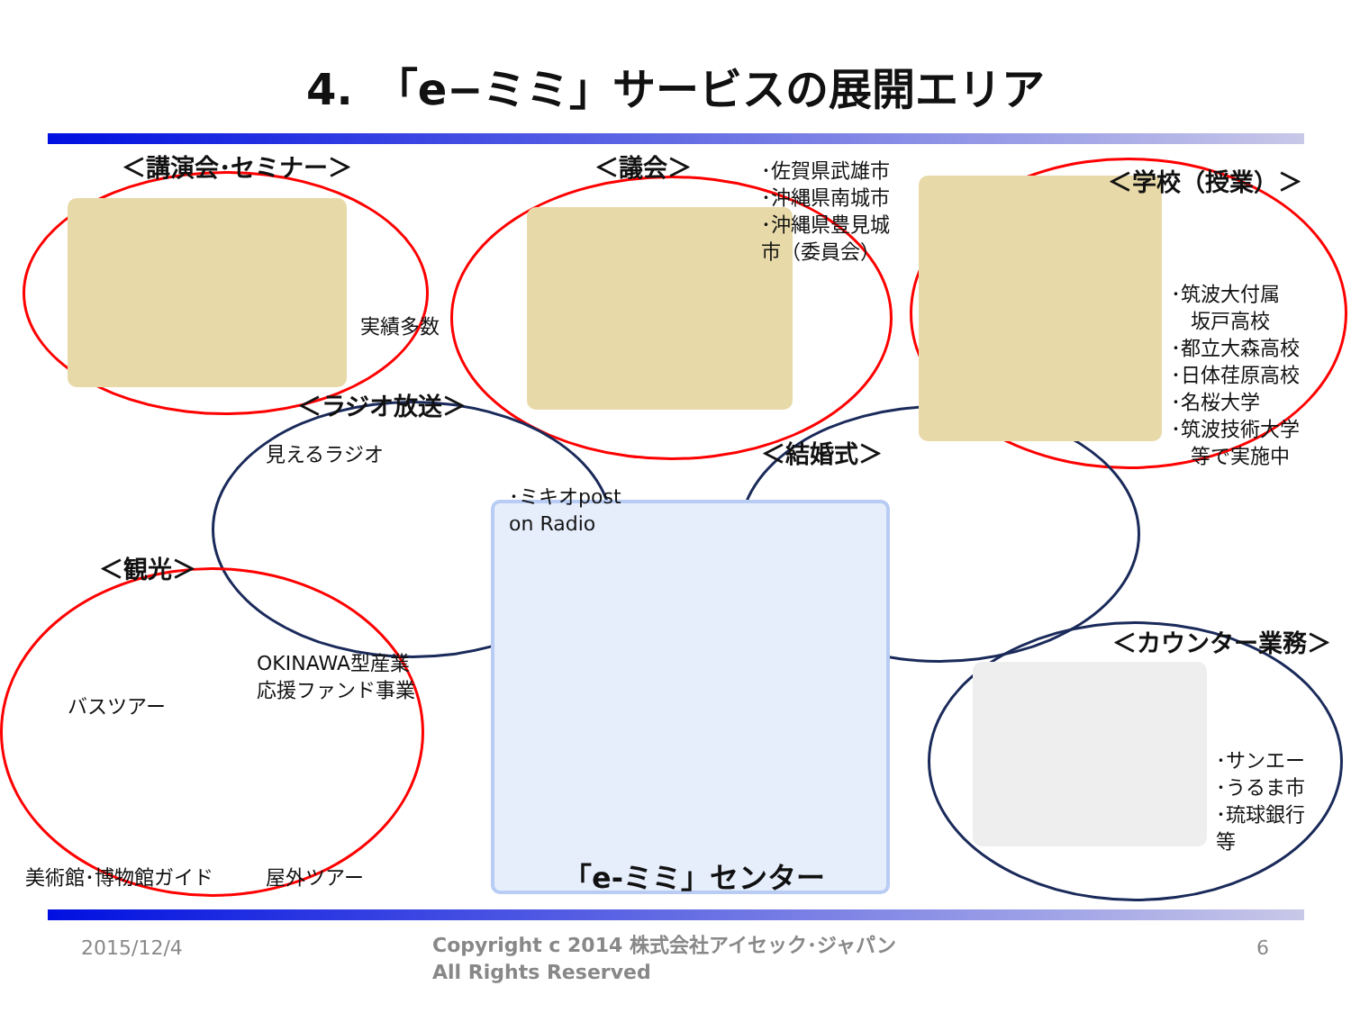4.　「e−ミミ」サービスの展開エリア
＜講演会･セミナー＞
実績多数
＜議会＞
･佐賀県武雄市
･沖縄県南城市
･沖縄県豊見城
市（委員会）
＜学校（授業）＞
･筑波大付属
　坂戸高校
･都立大森高校
･日体荏原高校
･名桜大学
･筑波技術大学
　等で実施中
＜ラジオ放送＞
見えるラジオ
･ミキオpost
on Radio
＜結婚式＞
＜観光＞
バスツアー
OKINAWA型産業
応援ファンド事業
美術館･博物館ガイド 屋外ツアー
＜カウンター業務＞
･サンエー
･うるま市
･琉球銀行
等
「e-ミミ」センター
2015/12/4
Copyright c 2014 株式会社アイセック･ジャパン
All Rights Reserved
6